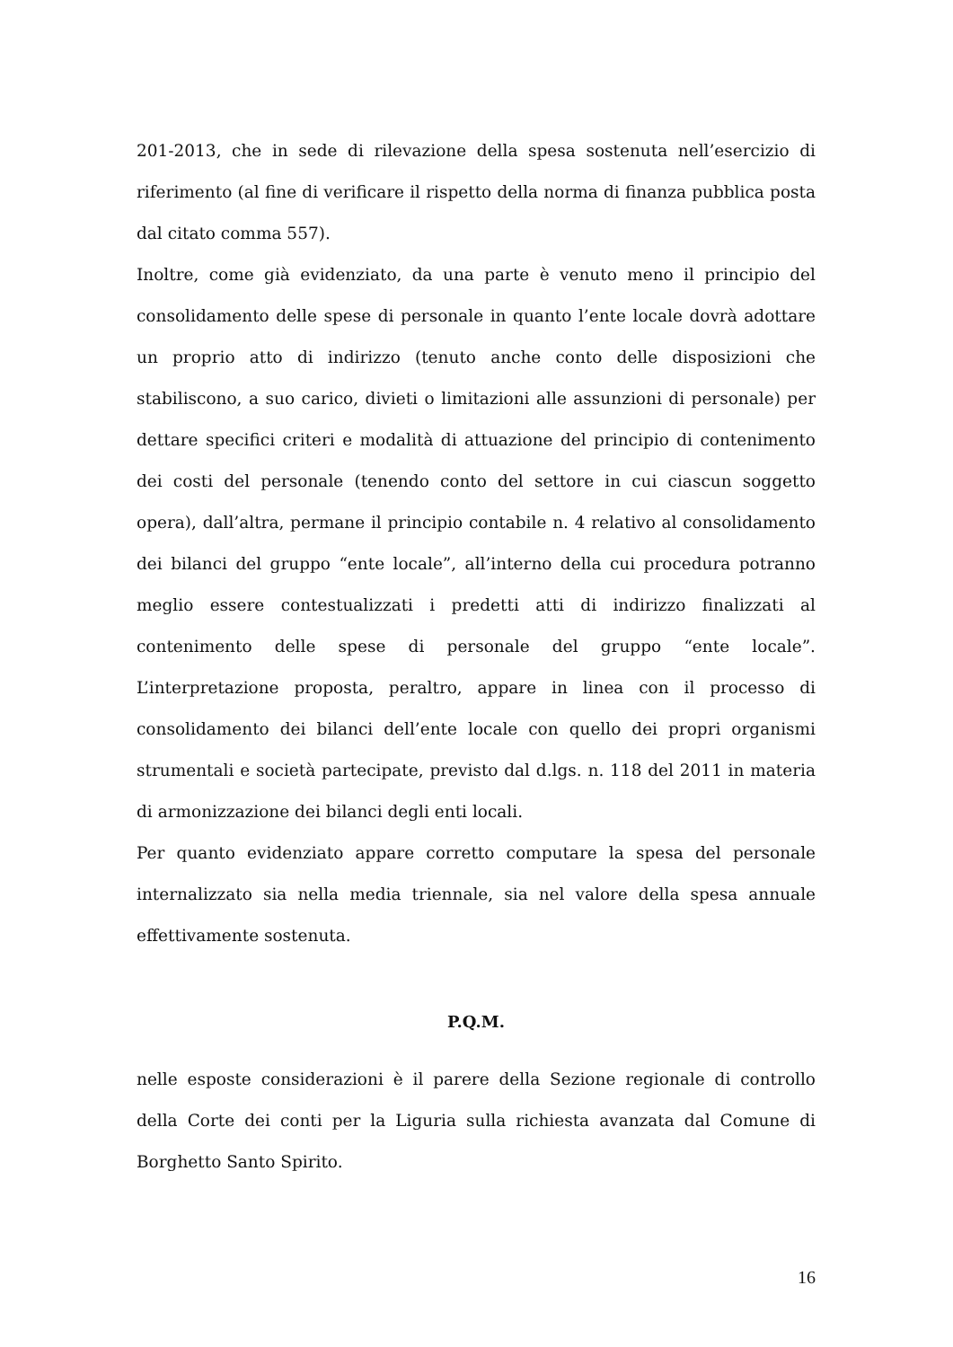201-2013, che in sede di rilevazione della spesa sostenuta nell’esercizio di riferimento (al fine di verificare il rispetto della norma di finanza pubblica posta dal citato comma 557).
Inoltre, come già evidenziato, da una parte è venuto meno il principio del consolidamento delle spese di personale in quanto l’ente locale dovrà adottare un proprio atto di indirizzo (tenuto anche conto delle disposizioni che stabiliscono, a suo carico, divieti o limitazioni alle assunzioni di personale) per dettare specifici criteri e modalità di attuazione del principio di contenimento dei costi del personale (tenendo conto del settore in cui ciascun soggetto opera), dall’altra, permane il principio contabile n. 4 relativo al consolidamento dei bilanci del gruppo “ente locale”, all’interno della cui procedura potranno meglio essere contestualizzati i predetti atti di indirizzo finalizzati al contenimento delle spese di personale del gruppo “ente locale”. L’interpretazione proposta, peraltro, appare in linea con il processo di consolidamento dei bilanci dell’ente locale con quello dei propri organismi strumentali e società partecipate, previsto dal d.lgs. n. 118 del 2011 in materia di armonizzazione dei bilanci degli enti locali.
Per quanto evidenziato appare corretto computare la spesa del personale internalizzato sia nella media triennale, sia nel valore della spesa annuale effettivamente sostenuta.
P.Q.M.
nelle esposte considerazioni è il parere della Sezione regionale di controllo della Corte dei conti per la Liguria sulla richiesta avanzata dal Comune di Borghetto Santo Spirito.
16